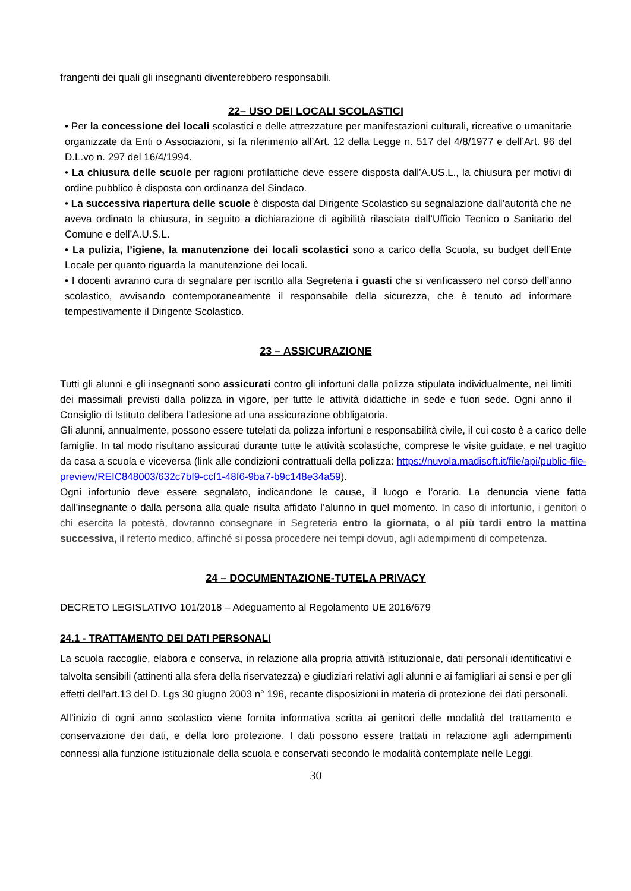frangenti dei quali gli insegnanti diventerebbero responsabili.
22– USO DEI LOCALI SCOLASTICI
• Per la concessione dei locali scolastici e delle attrezzature per manifestazioni culturali, ricreative o umanitarie organizzate da Enti o Associazioni, si fa riferimento all’Art. 12 della Legge n. 517 del 4/8/1977 e dell’Art. 96 del D.L.vo n. 297 del 16/4/1994.
• La chiusura delle scuole per ragioni profilattiche deve essere disposta dall’A.US.L., la chiusura per motivi di ordine pubblico è disposta con ordinanza del Sindaco.
• La successiva riapertura delle scuole è disposta dal Dirigente Scolastico su segnalazione dall’autorità che ne aveva ordinato la chiusura, in seguito a dichiarazione di agibilità rilasciata dall’Ufficio Tecnico o Sanitario del Comune e dell’A.U.S.L.
• La pulizia, l’igiene, la manutenzione dei locali scolastici sono a carico della Scuola, su budget dell’Ente Locale per quanto riguarda la manutenzione dei locali.
• I docenti avranno cura di segnalare per iscritto alla Segreteria i guasti che si verificassero nel corso dell’anno scolastico, avvisando contemporaneamente il responsabile della sicurezza, che è tenuto ad informare tempestivamente il Dirigente Scolastico.
23 – ASSICURAZIONE
Tutti gli alunni e gli insegnanti sono assicurati contro gli infortuni dalla polizza stipulata individualmente, nei limiti dei massimali previsti dalla polizza in vigore, per tutte le attività didattiche in sede e fuori sede. Ogni anno il Consiglio di Istituto delibera l’adesione ad una assicurazione obbligatoria.
Gli alunni, annualmente, possono essere tutelati da polizza infortuni e responsabilità civile, il cui costo è a carico delle famiglie. In tal modo risultano assicurati durante tutte le attività scolastiche, comprese le visite guidate, e nel tragitto da casa a scuola e viceversa (link alle condizioni contrattuali della polizza: https://nuvola.madisoft.it/file/api/public-file-preview/REIC848003/632c7bf9-ccf1-48f6-9ba7-b9c148e34a59).
Ogni infortunio deve essere segnalato, indicandone le cause, il luogo e l’orario. La denuncia viene fatta dall’insegnante o dalla persona alla quale risulta affidato l’alunno in quel momento. In caso di infortunio, i genitori o chi esercita la potestà, dovranno consegnare in Segreteria entro la giornata, o al più tardi entro la mattina successiva, il referto medico, affinché si possa procedere nei tempi dovuti, agli adempimenti di competenza.
24 – DOCUMENTAZIONE-TUTELA PRIVACY
DECRETO LEGISLATIVO 101/2018 – Adeguamento al Regolamento UE 2016/679
24.1 - TRATTAMENTO DEI DATI PERSONALI
La scuola raccoglie, elabora e conserva, in relazione alla propria attività istituzionale, dati personali identificativi e talvolta sensibili (attinenti alla sfera della riservatezza) e giudiziari relativi agli alunni e ai famigliari ai sensi e per gli effetti dell’art.13 del D. Lgs 30 giugno 2003 n° 196, recante disposizioni in materia di protezione dei dati personali.
All’inizio di ogni anno scolastico viene fornita informativa scritta ai genitori delle modalità del trattamento e conservazione dei dati, e della loro protezione. I dati possono essere trattati in relazione agli adempimenti connessi alla funzione istituzionale della scuola e conservati secondo le modalità contemplate nelle Leggi.
30